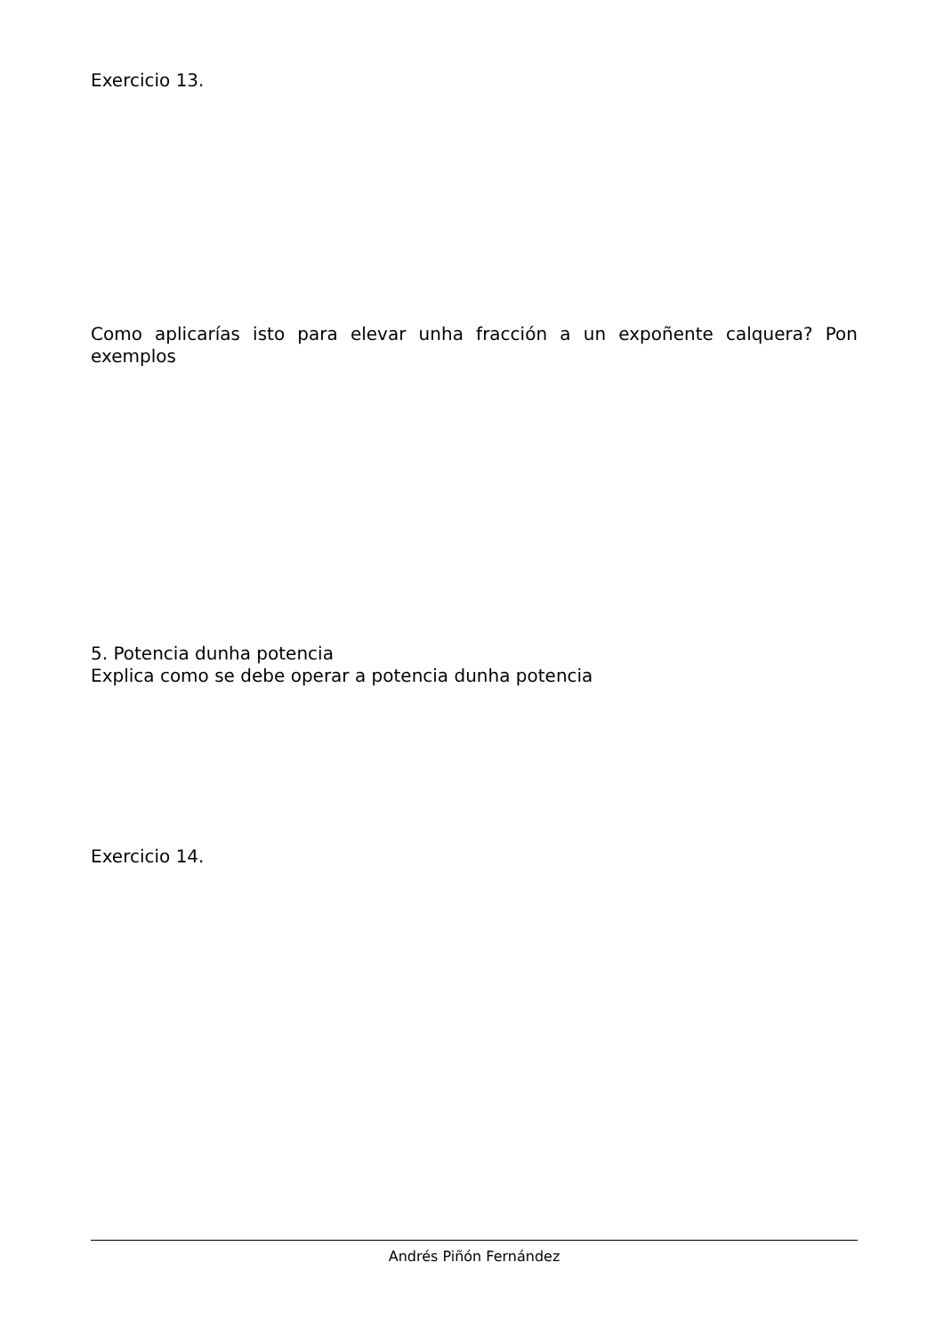Exercicio 13.
Como aplicarías isto para elevar unha fracción a un expoñente calquera? Pon exemplos
5. Potencia dunha potencia
Explica como se debe operar a potencia dunha potencia
Exercicio 14.
Andrés Piñón Fernández